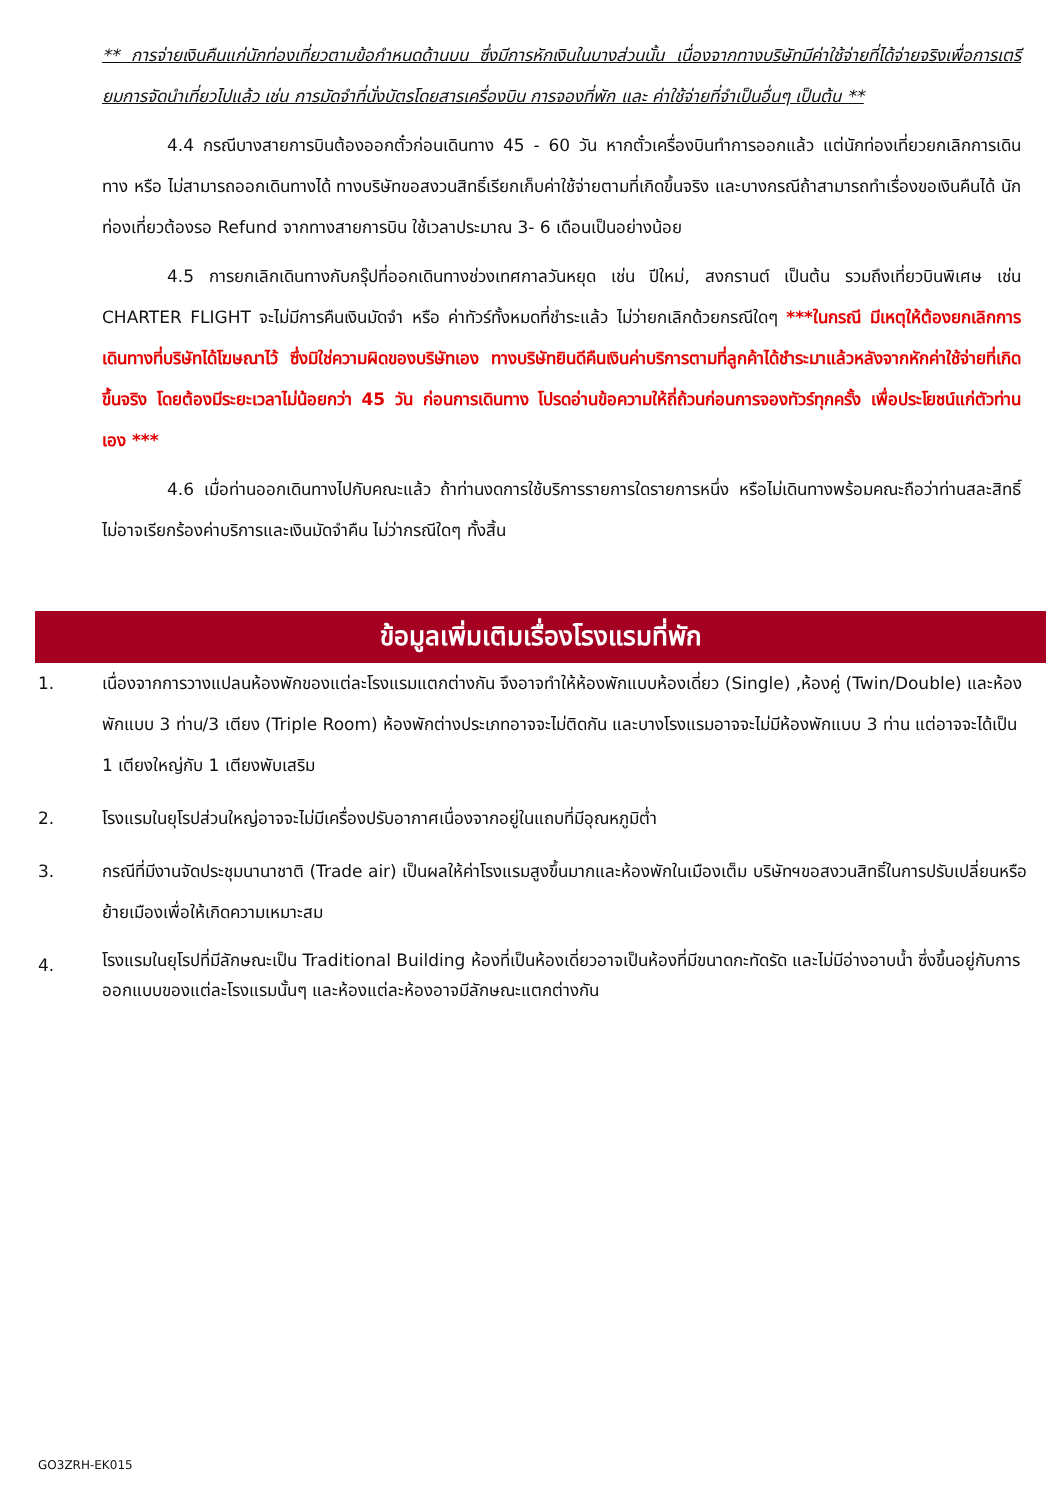** การจ่ายเงินคืนแก่นักท่องเที่ยวตามข้อกำหนดด้านบน ซึ่งมีการหักเงินในบางส่วนนั้น เนื่องจากทางบริษัทมีค่าใช้จ่ายที่ได้จ่ายจริงเพื่อการเตรียมการจัดนำเที่ยวไปแล้ว เช่น การมัดจำที่นั่งบัตรโดยสารเครื่องบิน การจองที่พัก และ ค่าใช้จ่ายที่จำเป็นอื่นๆ เป็นต้น **
4.4 กรณีบางสายการบินต้องออกตั๋วก่อนเดินทาง 45 - 60 วัน หากตั๋วเครื่องบินทำการออกแล้ว แต่นักท่องเที่ยวยกเลิกการเดินทาง หรือ ไม่สามารถออกเดินทางได้ ทางบริษัทขอสงวนสิทธิ์เรียกเก็บค่าใช้จ่ายตามที่เกิดขึ้นจริง และบางกรณีถ้าสามารถทำเรื่องขอเงินคืนได้ นักท่องเที่ยวต้องรอ Refund จากทางสายการบิน ใช้เวลาประมาณ 3- 6 เดือนเป็นอย่างน้อย
4.5 การยกเลิกเดินทางกับกรุ๊ปที่ออกเดินทางช่วงเทศกาลวันหยุด เช่น ปีใหม่, สงกรานต์ เป็นต้น รวมถึงเที่ยวบินพิเศษ เช่น CHARTER FLIGHT จะไม่มีการคืนเงินมัดจำ หรือ ค่าทัวร์ทั้งหมดที่ชำระแล้ว ไม่ว่ายกเลิกด้วยกรณีใดๆ ***ในกรณี มีเหตุให้ต้องยกเลิกการเดินทางที่บริษัทได้โฆษณาไว้ ซึ่งมิใช่ความผิดของบริษัทเอง ทางบริษัทยินดีคืนเงินค่าบริการตามที่ลูกค้าได้ชำระมาแล้วหลังจากหักค่าใช้จ่ายที่เกิดขึ้นจริง โดยต้องมีระยะเวลาไม่น้อยกว่า 45 วัน ก่อนการเดินทาง โปรดอ่านข้อความให้ถี่ถ้วนก่อนการจองทัวร์ทุกครั้ง เพื่อประโยชน์แก่ตัวท่านเอง ***
4.6 เมื่อท่านออกเดินทางไปกับคณะแล้ว ถ้าท่านงดการใช้บริการรายการใดรายการหนึ่ง หรือไม่เดินทางพร้อมคณะถือว่าท่านสละสิทธิ์ ไม่อาจเรียกร้องค่าบริการและเงินมัดจำคืน ไม่ว่ากรณีใดๆ ทั้งสิ้น
ข้อมูลเพิ่มเติมเรื่องโรงแรมที่พัก
1. เนื่องจากการวางแปลนห้องพักของแต่ละโรงแรมแตกต่างกัน จึงอาจทำให้ห้องพักแบบห้องเดี่ยว (Single) ,ห้องคู่ (Twin/Double) และห้องพักแบบ 3 ท่าน/3 เตียง (Triple Room) ห้องพักต่างประเภทอาจจะไม่ติดกัน และบางโรงแรมอาจจะไม่มีห้องพักแบบ 3 ท่าน แต่อาจจะได้เป็น 1 เตียงใหญ่กับ 1 เตียงพับเสริม
2. โรงแรมในยุโรปส่วนใหญ่อาจจะไม่มีเครื่องปรับอากาศเนื่องจากอยู่ในแถบที่มีอุณหภูมิต่ำ
3. กรณีที่มีงานจัดประชุมนานาชาติ (Trade air) เป็นผลให้ค่าโรงแรมสูงขึ้นมากและห้องพักในเมืองเต็ม บริษัทฯขอสงวนสิทธิ์ในการปรับเปลี่ยนหรือย้ายเมืองเพื่อให้เกิดความเหมาะสม
4. โรงแรมในยุโรปที่มีลักษณะเป็น Traditional Building ห้องที่เป็นห้องเดี่ยวอาจเป็นห้องที่มีขนาดกะทัดรัด และไม่มีอ่างอาบน้ำ ซึ่งขึ้นอยู่กับการออกแบบของแต่ละโรงแรมนั้นๆ และห้องแต่ละห้องอาจมีลักษณะแตกต่างกัน
GO3ZRH-EK015